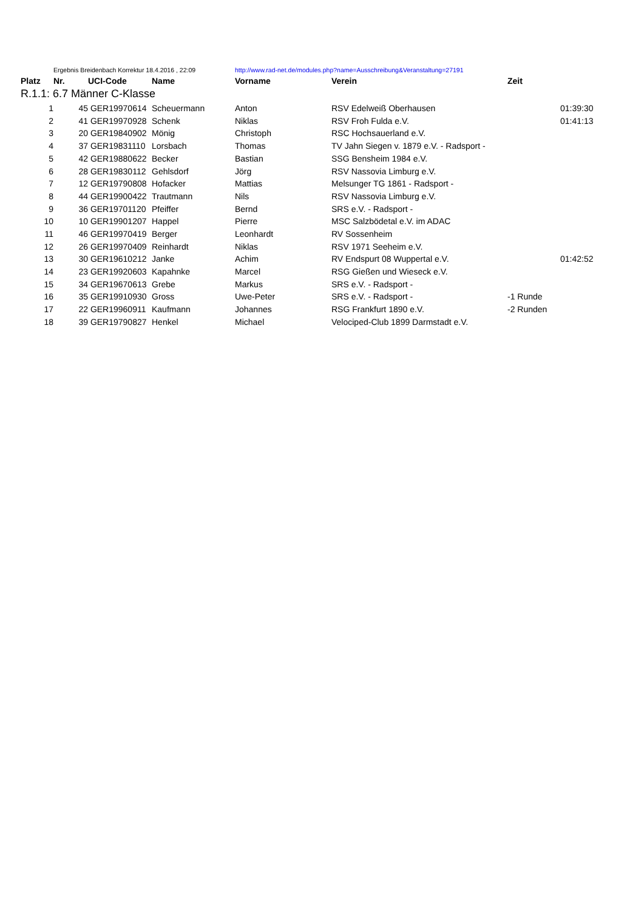| | Ergebnis Breidenbach Korrektur 18.4.2016 , 22:09 | | | http://www.rad-net.de/modules.php?name=Ausschreibung&Veranstaltung=27191 | | | |
| Platz | Nr. | UCI-Code | Name | Vorname | Verein | Zeit | |
| R.1.1: 6.7 Männer C-Klasse | | | | | | | |
| 1 | 45 | GER19970614 | Scheuermann | Anton | RSV Edelweiß Oberhausen | | 01:39:30 |
| 2 | 41 | GER19970928 | Schenk | Niklas | RSV Froh Fulda e.V. | | 01:41:13 |
| 3 | 20 | GER19840902 | Mönig | Christoph | RSC Hochsauerland e.V. | | |
| 4 | 37 | GER19831110 | Lorsbach | Thomas | TV Jahn Siegen v. 1879 e.V. - Radsport - | | |
| 5 | 42 | GER19880622 | Becker | Bastian | SSG Bensheim 1984 e.V. | | |
| 6 | 28 | GER19830112 | Gehlsdorf | Jörg | RSV Nassovia Limburg e.V. | | |
| 7 | 12 | GER19790808 | Hofacker | Mattias | Melsunger TG 1861 - Radsport - | | |
| 8 | 44 | GER19900422 | Trautmann | Nils | RSV Nassovia Limburg e.V. | | |
| 9 | 36 | GER19701120 | Pfeiffer | Bernd | SRS e.V. - Radsport - | | |
| 10 | 10 | GER19901207 | Happel | Pierre | MSC Salzbödetal e.V. im ADAC | | |
| 11 | 46 | GER19970419 | Berger | Leonhardt | RV Sossenheim | | |
| 12 | 26 | GER19970409 | Reinhardt | Niklas | RSV 1971 Seeheim e.V. | | |
| 13 | 30 | GER19610212 | Janke | Achim | RV Endspurt 08 Wuppertal e.V. | | 01:42:52 |
| 14 | 23 | GER19920603 | Kapahnke | Marcel | RSG Gießen und Wieseck e.V. | | |
| 15 | 34 | GER19670613 | Grebe | Markus | SRS e.V. - Radsport - | | |
| 16 | 35 | GER19910930 | Gross | Uwe-Peter | SRS e.V. - Radsport - | -1 Runde | |
| 17 | 22 | GER19960911 | Kaufmann | Johannes | RSG Frankfurt 1890 e.V. | -2 Runden | |
| 18 | 39 | GER19790827 | Henkel | Michael | Velociped-Club 1899 Darmstadt e.V. | | |